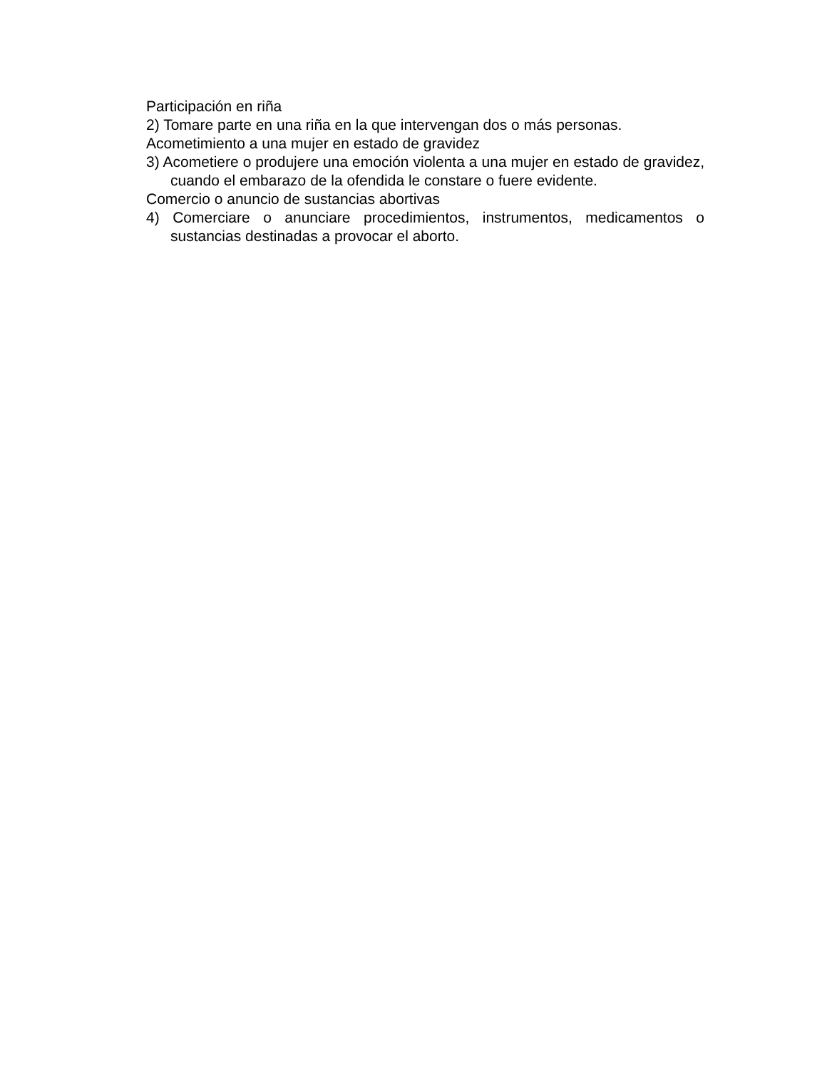Participación en riña
2) Tomare parte en una riña en la que intervengan dos o más personas.
Acometimiento a una mujer en estado de gravidez
3) Acometiere o produjere una emoción violenta a una mujer en estado de gravidez, cuando el embarazo de la ofendida le constare o fuere evidente.
Comercio o anuncio de sustancias abortivas
4) Comerciare o anunciare procedimientos, instrumentos, medicamentos o sustancias destinadas a provocar el aborto.